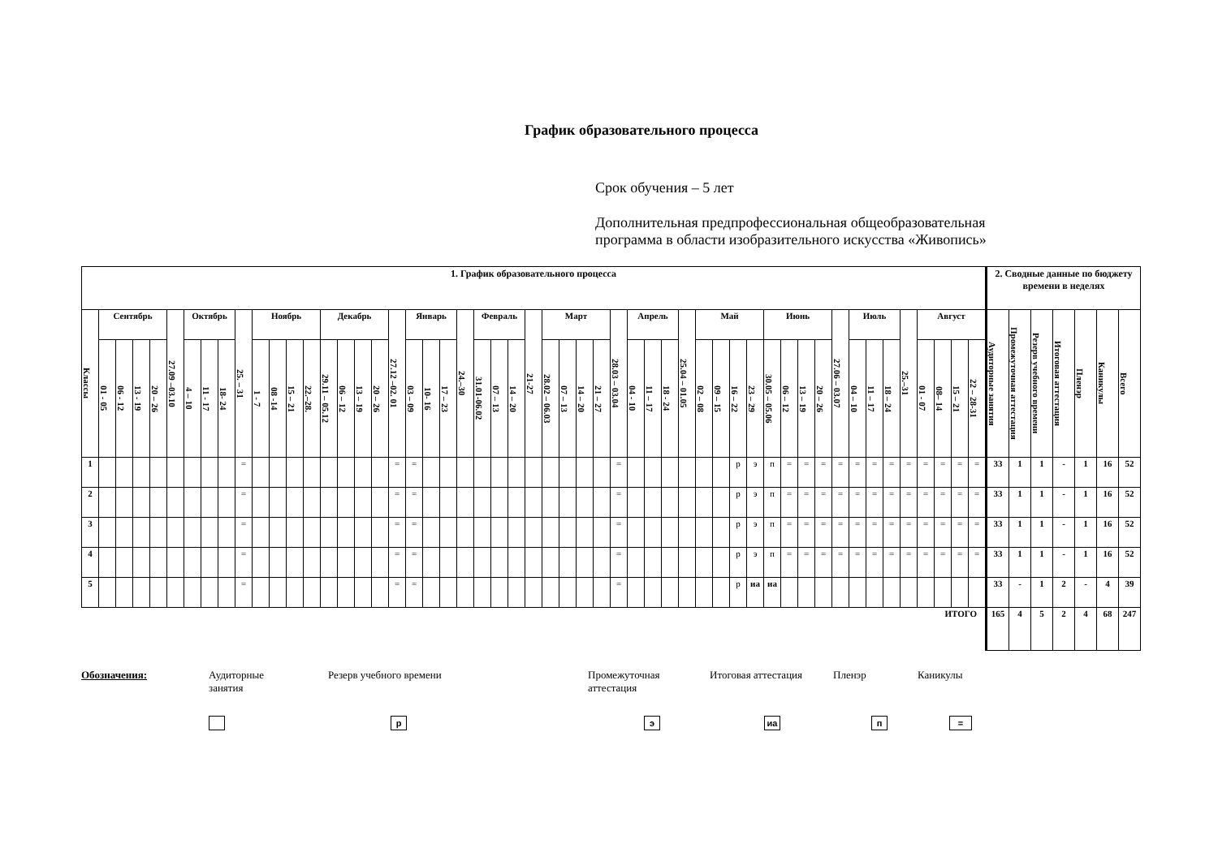График образовательного процесса
Срок обучения – 5 лет
Дополнительная предпрофессиональная общеобразовательная
программа в области изобразительного искусства «Живопись»
| 1. График образовательного процесса | | | | | | | | | | | | | | | | | | | | | | | | | | | | | | | | | | | | | | | | | | | | | | | | | | | | | 2. Сводные данные по бюджету времени в неделях | | | | | | |
| --- | --- | --- | --- | --- | --- | --- | --- | --- | --- | --- | --- | --- | --- | --- | --- | --- | --- | --- | --- | --- | --- | --- | --- | --- | --- | --- | --- | --- | --- | --- | --- | --- | --- | --- | --- | --- | --- | --- | --- | --- | --- | --- | --- | --- | --- | --- | --- | --- | --- | --- | --- | --- | --- | --- | --- | --- | --- | --- | --- |
| Классы | Сентябрь | | | | 27.09 –03.10 | Октябрь | | | 25. – 31 | Ноябрь | | | | Декабрь | | | | 27.12 –02. 01 | Январь | | | 24.–30 | Февраль | | | 21-27 | Март | | | | 28.03 – 03.04 | Апрель | | | 25.04 – 01.05 | Май | | | | Июнь | | | | 27.06 – 03.07 | Июль | | | 25.–31 | Август | | | | Аудиторные занятия | Промежуточная аттестация | Резерв учебного времени | Итоговая аттестация | Пленэр | Каникулы | Всего |
| | 01 - 05 | 06 - 12 | 13 - 19 | 20 – 26 | | 4 – 10 | 11 - 17 | 18- 24 | | 1 - 7 | 08 -14 | 15 – 21 | 22.–28. | 29.11 – 05.12 | 06 – 12 | 13 – 19 | 20 – 26 | | 03 – 09 | 10- 16 | 17 – 23 | | 31.01-06.02 | 07 – 13 | 14 – 20 | | 28.02 – 06.03 | 07 – 13 | 14 – 20 | 21 – 27 | | 04 - 10 | 11 – 17 | 18 - 24 | | 02 – 08 | 09 – 15 | 16 – 22 | 23 – 29 | 30.05 – 05.06 | 06 – 12 | 13 – 19 | 20 – 26 | | 04 – 10 | 11 – 17 | 18 – 24 | | 01 - 07 | 08– 14 | 15 – 21 | 22 – 28-31 | | | | | | | |
| 1 | | | | | | | | | = | | | | | | | | | = | = | | | | | | | | | | | | = | | | | | | | р | э | п | = | = | = | = | = | = | = | = | = | = | = | = | 33 | 1 | 1 | - | 1 | 16 | 52 |
| 2 | | | | | | | | | = | | | | | | | | | = | = | | | | | | | | | | | | = | | | | | | | р | э | п | = | = | = | = | = | = | = | = | = | = | = | = | 33 | 1 | 1 | - | 1 | 16 | 52 |
| 3 | | | | | | | | | = | | | | | | | | | = | = | | | | | | | | | | | | = | | | | | | | р | э | п | = | = | = | = | = | = | = | = | = | = | = | = | 33 | 1 | 1 | - | 1 | 16 | 52 |
| 4 | | | | | | | | | = | | | | | | | | | = | = | | | | | | | | | | | | = | | | | | | | р | э | п | = | = | = | = | = | = | = | = | = | = | = | = | 33 | 1 | 1 | - | 1 | 16 | 52 |
| 5 | | | | | | | | | = | | | | | | | | | = | = | | | | | | | | | | | | = | | | | | | | р | иа | иа | | | | | | | | | | | | | 33 | - | 1 | 2 | - | 4 | 39 |
| ИТОГО | | | | | | | | | | | | | | | | | | | | | | | | | | | | | | | | | | | | | | | | | | | | | | | | | | | | | 165 | 4 | 5 | 2 | 4 | 68 | 247 |
Обозначения: Аудиторные
занятия
Резерв учебного времени Промежуточная
аттестация
Итоговая аттестация Пленэр Каникулы
рэ иа п =